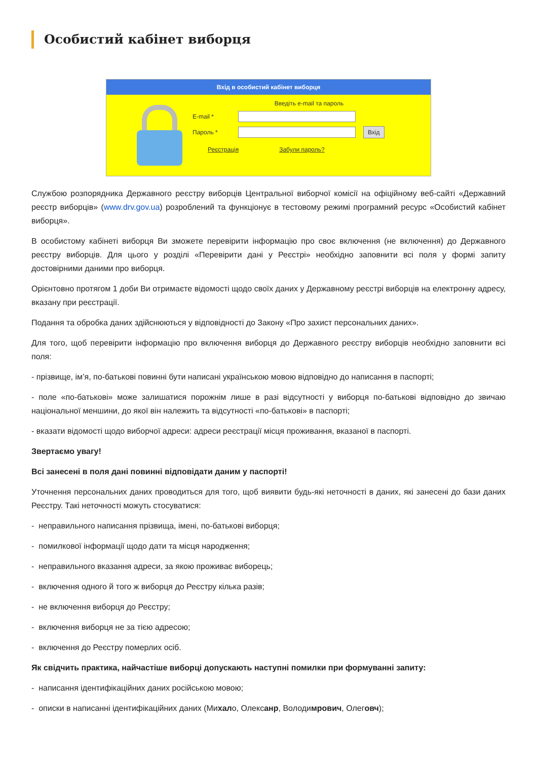Особистий кабінет виборця
Вхід в особистий кабінет виборця
Введіть e-mail та пароль
E-mail *
Пароль *
Вхід
Реєстрація Забули пароль?
Службою розпорядника Державного реєстру виборців Центральної виборчої комісії на офіційному веб-сайті «Державний реєстр виборців» (www.drv.gov.ua) розроблений та функціонує в тестовому режимі програмний ресурс «Особистий кабінет виборця».
В особистому кабінеті виборця Ви зможете перевірити інформацію про своє включення (не включення) до Державного реєстру виборців. Для цього у розділі «Перевірити дані у Реєстрі» необхідно заповнити всі поля у формі запиту достовірними даними про виборця.
Орієнтовно протягом 1 доби Ви отримаєте відомості щодо своїх даних у Державному реєстрі виборців на електронну адресу, вказану при реєстрації.
Подання та обробка даних здійснюються у відповідності до Закону «Про захист персональних даних».
Для того, щоб перевірити інформацію про включення виборця до Державного реєстру виборців необхідно заповнити всі поля:
- прізвище, ім’я, по-батькові повинні бути написані українською мовою відповідно до написання в паспорті;
- поле «по-батькові» може залишатися порожнім лише в разі відсутності у виборця по-батькові відповідно до звичаю національної меншини, до якої він належить та відсутності «по-батькові» в паспорті;
- вказати відомості щодо виборчої адреси: адреси реєстрації місця проживання, вказаної в паспорті.
Звертаємо увагу!
Всі занесені в поля дані повинні відповідати даним у паспорті!
Уточнення персональних даних проводиться для того, щоб виявити будь-які неточності в даних, які занесені до бази даних Реєстру. Такі неточності можуть стосуватися:
- неправильного написання прізвища, імені, по-батькові виборця;
- помилкової інформації щодо дати та місця народження;
- неправильного вказання адреси, за якою проживає виборець;
- включення одного й того ж виборця до Реєстру кілька разів;
- не включення виборця до Реєстру;
- включення виборця не за тією адресою;
- включення до Реєстру померлих осіб.
Як свідчить практика, найчастіше виборці допускають наступні помилки при формуванні запиту:
- написання ідентифікаційних даних російською мовою;
- описки в написанні ідентифікаційних даних (Михало, Олексанр, Володимрович, Олеговч);